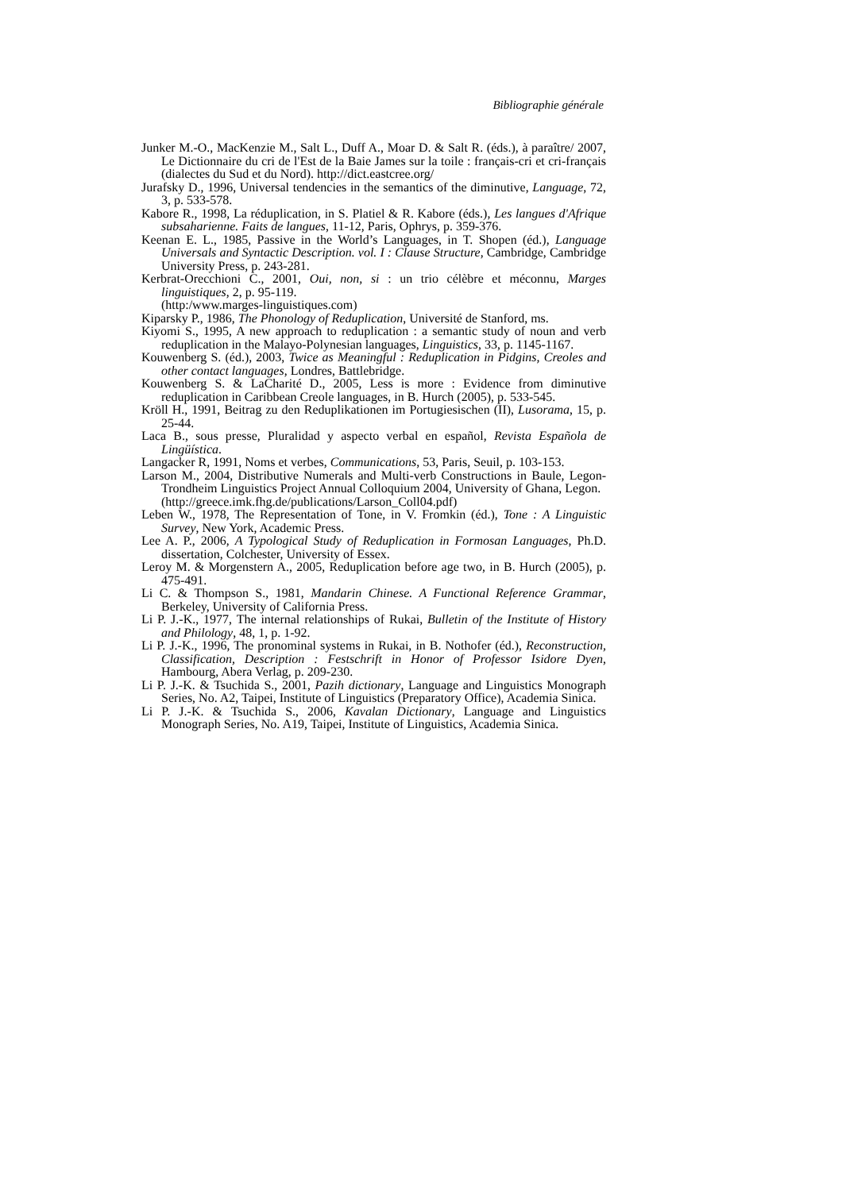Bibliographie générale
Junker M.-O., MacKenzie M., Salt L., Duff A., Moar D. & Salt R. (éds.), à paraître/ 2007, Le Dictionnaire du cri de l'Est de la Baie James sur la toile : français-cri et cri-français (dialectes du Sud et du Nord). http://dict.eastcree.org/
Jurafsky D., 1996, Universal tendencies in the semantics of the diminutive, Language, 72, 3, p. 533-578.
Kabore R., 1998, La réduplication, in S. Platiel & R. Kabore (éds.), Les langues d'Afrique subsaharienne. Faits de langues, 11-12, Paris, Ophrys, p. 359-376.
Keenan E. L., 1985, Passive in the World’s Languages, in T. Shopen (éd.), Language Universals and Syntactic Description. vol. I : Clause Structure, Cambridge, Cambridge University Press, p. 243-281.
Kerbrat-Orecchioni C., 2001, Oui, non, si : un trio célèbre et méconnu, Marges linguistiques, 2, p. 95-119.
(http:/www.marges-linguistiques.com)
Kiparsky P., 1986, The Phonology of Reduplication, Université de Stanford, ms.
Kiyomi S., 1995, A new approach to reduplication : a semantic study of noun and verb reduplication in the Malayo-Polynesian languages, Linguistics, 33, p. 1145-1167.
Kouwenberg S. (éd.), 2003, Twice as Meaningful : Reduplication in Pidgins, Creoles and other contact languages, Londres, Battlebridge.
Kouwenberg S. & LaCharité D., 2005, Less is more : Evidence from diminutive reduplication in Caribbean Creole languages, in B. Hurch (2005), p. 533-545.
Kröll H., 1991, Beitrag zu den Reduplikationen im Portugiesischen (II), Lusorama, 15, p. 25-44.
Laca B., sous presse, Pluralidad y aspecto verbal en español, Revista Española de Lingüística.
Langacker R, 1991, Noms et verbes, Communications, 53, Paris, Seuil, p. 103-153.
Larson M., 2004, Distributive Numerals and Multi-verb Constructions in Baule, Legon-Trondheim Linguistics Project Annual Colloquium 2004, University of Ghana, Legon.
(http://greece.imk.fhg.de/publications/Larson_Coll04.pdf)
Leben W., 1978, The Representation of Tone, in V. Fromkin (éd.), Tone : A Linguistic Survey, New York, Academic Press.
Lee A. P., 2006, A Typological Study of Reduplication in Formosan Languages, Ph.D. dissertation, Colchester, University of Essex.
Leroy M. & Morgenstern A., 2005, Reduplication before age two, in B. Hurch (2005), p. 475-491.
Li C. & Thompson S., 1981, Mandarin Chinese. A Functional Reference Grammar, Berkeley, University of California Press.
Li P. J.-K., 1977, The internal relationships of Rukai, Bulletin of the Institute of History and Philology, 48, 1, p. 1-92.
Li P. J.-K., 1996, The pronominal systems in Rukai, in B. Nothofer (éd.), Reconstruction, Classification, Description : Festschrift in Honor of Professor Isidore Dyen, Hambourg, Abera Verlag, p. 209-230.
Li P. J.-K. & Tsuchida S., 2001, Pazih dictionary, Language and Linguistics Monograph Series, No. A2, Taipei, Institute of Linguistics (Preparatory Office), Academia Sinica.
Li P. J.-K. & Tsuchida S., 2006, Kavalan Dictionary, Language and Linguistics Monograph Series, No. A19, Taipei, Institute of Linguistics, Academia Sinica.